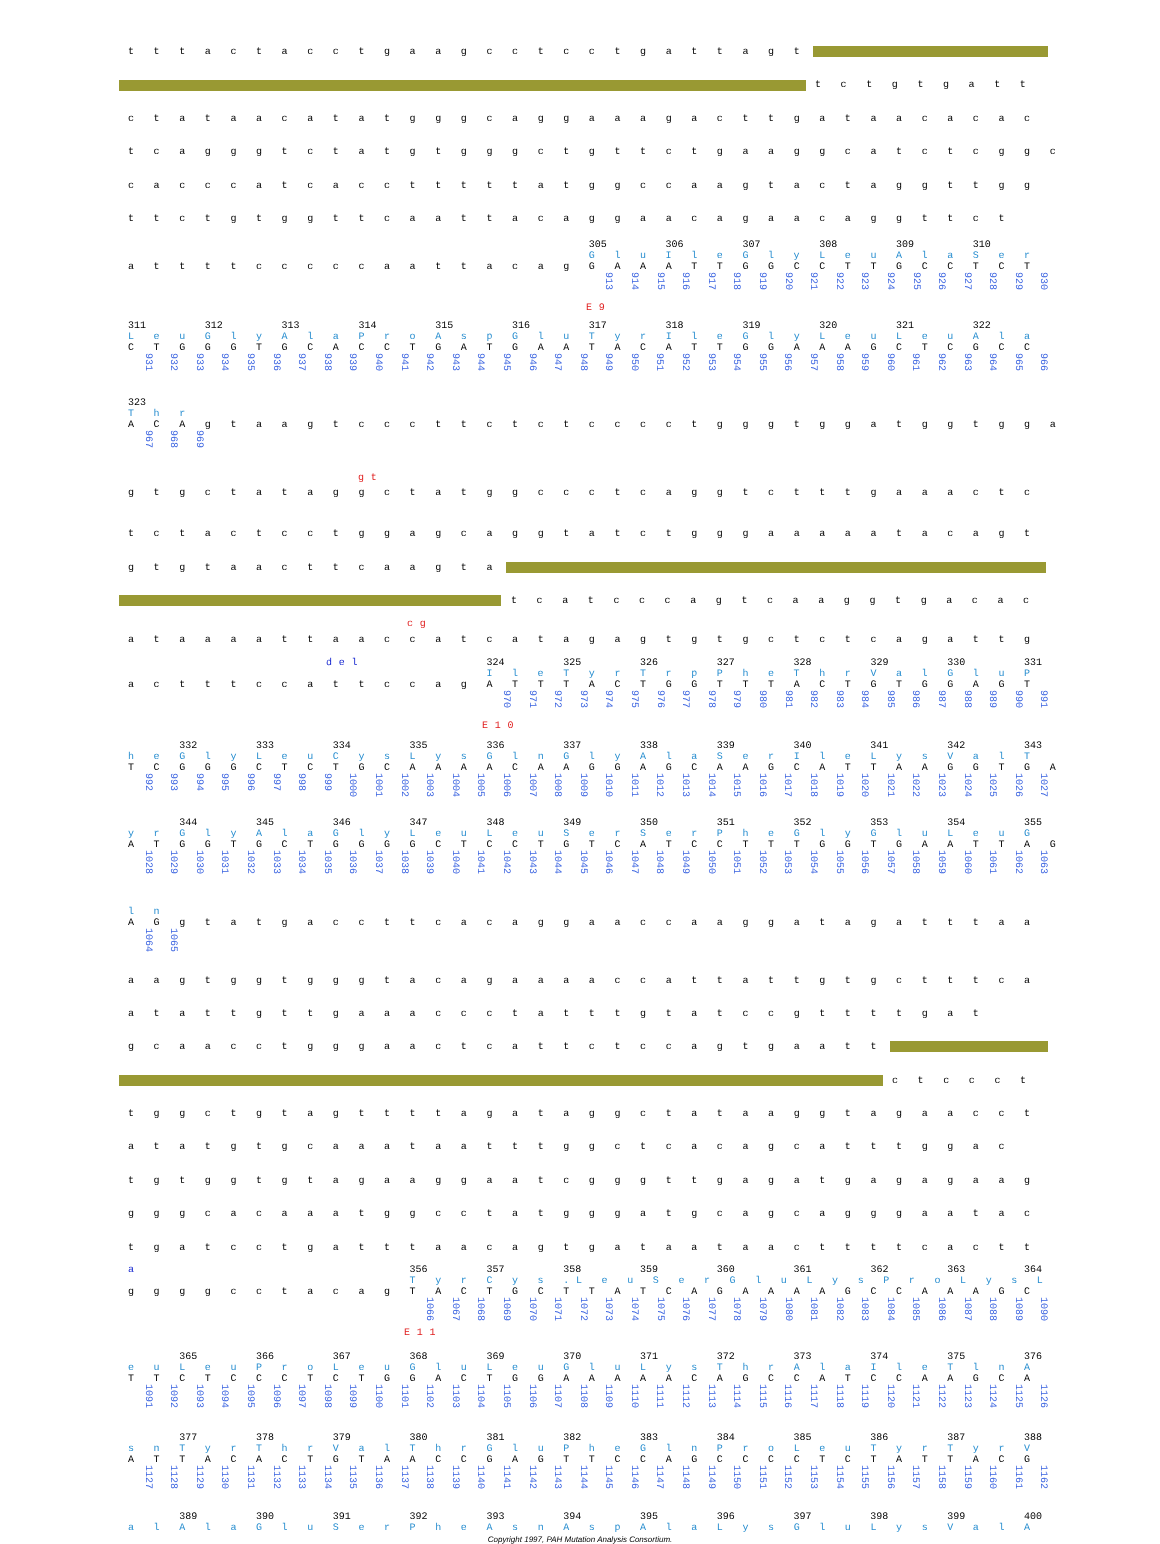t t t a c t a c c t g a a g c c t c c t g a t t a g t
t c t g t g a t t
c t a t a a c a t a t g g g c a g g a a a g a c t t g a t a a c a c a c
t c a g g g t c t a t g t g g g c t g t t c t g a a g g c a t c t c g g c
c a c c c a t c a c c t t t t t a t g g c c a a g t a c t a g g t t g g
t t c t g t g g t t c a a t t a c a g g a a c a g a a c a g g t t c t
305 306 307 308 309 310
G l u I l e G l y L e u A l a S e r
a t t t t c c c c c a a t t a c a g G A A A T T G G C C T T G C C T C T
913 914 915 916 917 918 919 920 921 922 923 924 925 926 927 928 929 930
E9
311 312 313 314 315 316 317 318 319 320 321 322
L e u G l y A l a P r o A s p G l u T y r I l e G l y L e u L e u A l a
C T G G G T G C A C C T G A T G A A T A C A T T G G A A A G C T C G C C
931 932 933 934 935 936 937 938 939 940 941 942 943 944 945 946 947 948 949 950 951 952 953 954 955 956 957 958 959 960 961 962 963 964 965 966
323
T h r
A C A g t a a g t c c c t t c t c t c c c c t g g g t g g a t g g t g g a
967 968 969
gt
g t g c t a t a g g c t a t g g c c c t c a g g t c t t t g a a a c t c
t c t a c t c c t g g a g c a g g t a t c t g g g a a a a a t a c a g t
g t g t a a c t t c a a g t a
t c a t c c c a g t c a a g g t g a c a c
cg
a t a a a a t t a a c c a t c a t a g a g t g t g c t c t c a g a t t g
del
324 325 326 327 328 329 330 331
I l e T y r T r p P h e T h r V a l G l u P
a c t t t c c a t t c c a g A T T T A C T G G T T T A C T G T G G A G T
970 971 972 973 974 975 976 977 978 979 980 981 982 983 984 985 986 987 988 989 990 991
E10
332 333 334 335 336 337 338 339 340 341 342 343
h e G l y L e u C y s L y s G l n G l y A l a S e r I l e L y s V a l T
T C G G G C T C T G C A A A A C A A G G A G C A A G C A T T A A G G T G A
992 993 994 995 996 997 998 999 1000 1001 1002 1003 1004 1005 1006 1007 1008 1009 1010 1011 1012 1013 1014 1015 1016 1017 1018 1019 1020 1021 1022 1023 1024 1025 1026 1027
344 345 346 347 348 349 350 351 352 353 354 355
y r G l y A l a G l y L e u L e u S e r S e r P h e G l y G l u L e u G
A T G G T G C T G G G G C T C C T G T C A T C C T T T G G T G A A T T A G
1028 1029 1030 1031 1032 1033 1034 1035 1036 1037 1038 1039 1040 1041 1042 1043 1044 1045 1046 1047 1048 1049 1050 1051 1052 1053 1054 1055 1056 1057 1058 1059 1060 1061 1062 1063
l n
A G g t a t g a c c t t c a c a g g a a c c a a g g a t a g a t t t a a
1064 1065
a a g t g g t g g g t a c a g a a a a c c a t t a t t g t g c t t t c a
a t a t t g t t g a a a c c c t a t t t g t a t c c g t t t t g a t
g c a a c c t g g g a a c t c a t t c t c c a g t g a a t t
c t c c c t
t g g c t g t a g t t t t a g a t a g g c t a t a a g g t a g a a c c t
a t a t g t g c a a a t a a t t t g g c t c a c a g c a t t t g g a c
t g t g g t g t a g a a g g a a t c g g g t t g a g a t g a g a g a a g
g g g c a c a a a t g g c c t a t g g g a t g c a g c a g g g a a t a c
t g a t c c t g a t t t a a c a g t g a t a a t a a c t t t t c a c t t
a
356 357 358 359 360 361 362 363 364
T y r C y s .L e u S e r G l u L y s P r o L y s L
g g g g c c t a c a g T A C T G C T T A T C A G A A A A G C C A A A G C
1066 1067 1068 1069 1070 1071 1072 1073 1074 1075 1076 1077 1078 1079 1080 1081 1082 1083 1084 1085 1086 1087 1088 1089 1090
E11
365 366 367 368 369 370 371 372 373 374 375 376
e u L e u P r o L e u G l u L e u G l u L y s T h r A l a I l e T l n A
T T C T C C C T C T G G A C T G G A A A A A C A G C C A T C C A A G C A
1091 1092 1093 1094 1095 1096 1097 1098 1099 1100 1101 1102 1103 1104 1105 1106 1107 1108 1109 1110 1111 1112 1113 1114 1115 1116 1117 1118 1119 1120 1121 1122 1123 1124 1125 1126
377 378 379 380 381 382 383 384 385 386 387 388
s n T y r T h r V a l T h r G l u P h e G l n P r o L e u T y r T y r V
A T T A C A C T G T A A C C G A G T T C C A G C C C C T C T A T T A C G
1127 1128 1129 1130 1131 1132 1133 1134 1135 1136 1137 1138 1139 1140 1141 1142 1143 1144 1145 1146 1147 1148 1149 1150 1151 1152 1153 1154 1155 1156 1157 1158 1159 1160 1161 1162
389 390 391 392 393 394 395 396 397 398 399 400
a l A l a G l u S e r P h e A s n A s p A l a L y s G l u L y s V a l A
Copyright 1997, PAH Mutation Analysis Consortium.